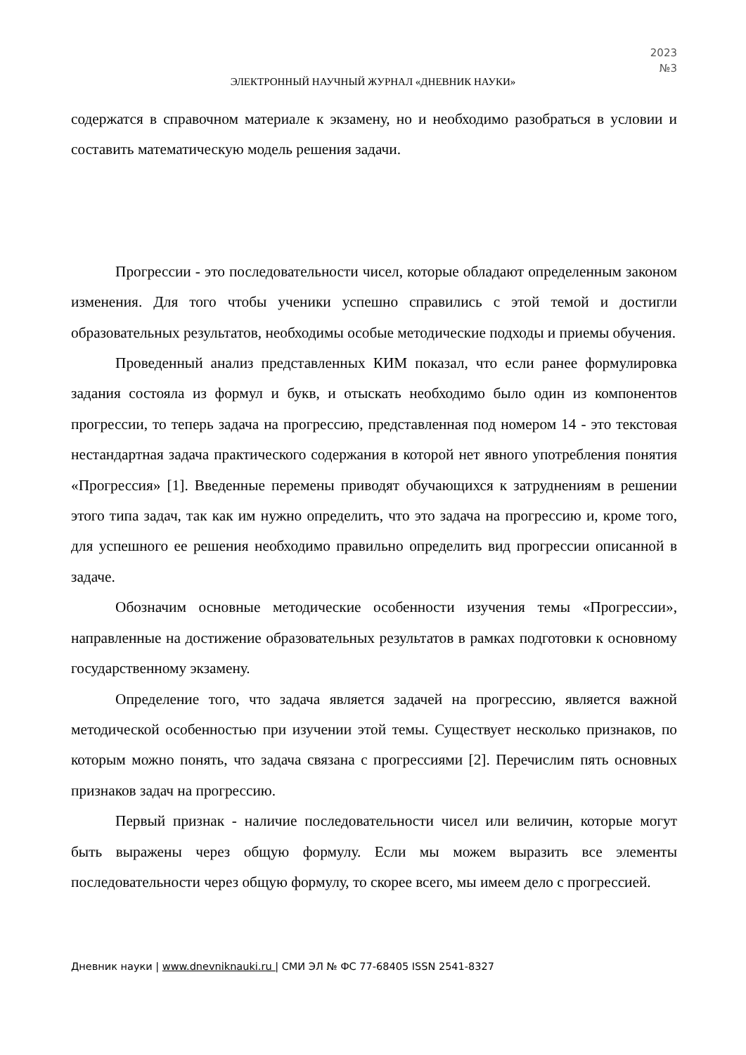2023
№3
ЭЛЕКТРОННЫЙ НАУЧНЫЙ ЖУРНАЛ «ДНЕВНИК НАУКИ»
содержатся в справочном материале к экзамену, но и необходимо разобраться в условии и составить математическую модель решения задачи.
Прогрессии - это последовательности чисел, которые обладают определенным законом изменения. Для того чтобы ученики успешно справились с этой темой и достигли образовательных результатов, необходимы особые методические подходы и приемы обучения.
Проведенный анализ представленных КИМ показал, что если ранее формулировка задания состояла из формул и букв, и отыскать необходимо было один из компонентов прогрессии, то теперь задача на прогрессию, представленная под номером 14 - это текстовая нестандартная задача практического содержания в которой нет явного употребления понятия «Прогрессия» [1]. Введенные перемены приводят обучающихся к затруднениям в решении этого типа задач, так как им нужно определить, что это задача на прогрессию и, кроме того, для успешного ее решения необходимо правильно определить вид прогрессии описанной в задаче.
Обозначим основные методические особенности изучения темы «Прогрессии», направленные на достижение образовательных результатов в рамках подготовки к основному государственному экзамену.
Определение того, что задача является задачей на прогрессию, является важной методической особенностью при изучении этой темы. Существует несколько признаков, по которым можно понять, что задача связана с прогрессиями [2]. Перечислим пять основных признаков задач на прогрессию.
Первый признак - наличие последовательности чисел или величин, которые могут быть выражены через общую формулу. Если мы можем выразить все элементы последовательности через общую формулу, то скорее всего, мы имеем дело с прогрессией.
Дневник науки | www.dnevniknauki.ru | СМИ ЭЛ № ФС 77-68405 ISSN 2541-8327